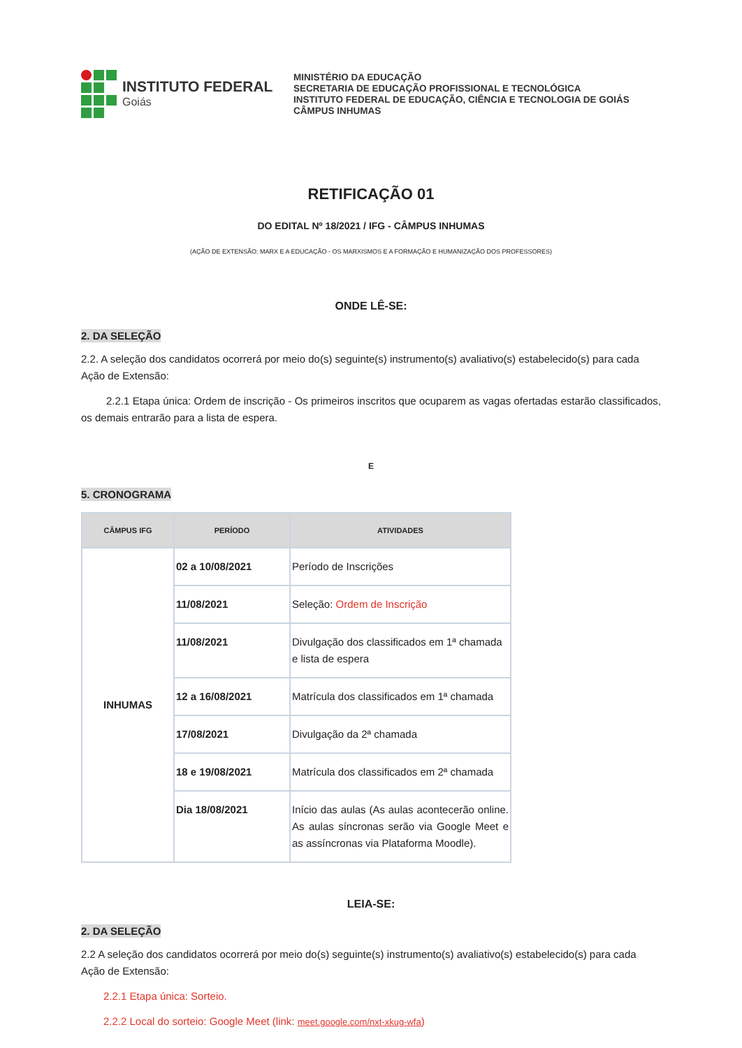INSTITUTO FEDERAL
Goiás
MINISTÉRIO DA EDUCAÇÃO
SECRETARIA DE EDUCAÇÃO PROFISSIONAL E TECNOLÓGICA
INSTITUTO FEDERAL DE EDUCAÇÃO, CIÊNCIA E TECNOLOGIA DE GOIÁS
CÂMPUS INHUMAS
RETIFICAÇÃO 01
DO EDITAL Nº 18/2021 / IFG - CÂMPUS INHUMAS
(AÇÃO DE EXTENSÃO: MARX E A EDUCAÇÃO - OS MARXISMOS E A FORMAÇÃO E HUMANIZAÇÃO DOS PROFESSORES)
ONDE LÊ-SE:
2. DA SELEÇÃO
2.2. A seleção dos candidatos ocorrerá por meio do(s) seguinte(s) instrumento(s) avaliativo(s) estabelecido(s) para cada Ação de Extensão:
2.2.1 Etapa única: Ordem de inscrição - Os primeiros inscritos que ocuparem as vagas ofertadas estarão classificados, os demais entrarão para a lista de espera.
E
5. CRONOGRAMA
| CÂMPUS IFG | PERÍODO | ATIVIDADES |
| --- | --- | --- |
| INHUMAS | 02 a 10/08/2021 | Período de Inscrições |
| | 11/08/2021 | Seleção: Ordem de Inscrição |
| | 11/08/2021 | Divulgação dos classificados em 1ª chamada e lista de espera |
| | 12 a 16/08/2021 | Matrícula dos classificados em 1ª chamada |
| | 17/08/2021 | Divulgação da 2ª chamada |
| | 18 e 19/08/2021 | Matrícula dos classificados em 2ª chamada |
| | Dia 18/08/2021 | Início das aulas (As aulas acontecerão online. As aulas síncronas serão via Google Meet e as assíncronas via Plataforma Moodle). |
LEIA-SE:
2. DA SELEÇÃO
2.2 A seleção dos candidatos ocorrerá por meio do(s) seguinte(s) instrumento(s) avaliativo(s) estabelecido(s) para cada Ação de Extensão:
2.2.1 Etapa única: Sorteio.
2.2.2 Local do sorteio: Google Meet (link: meet.google.com/nxt-xkug-wfa)